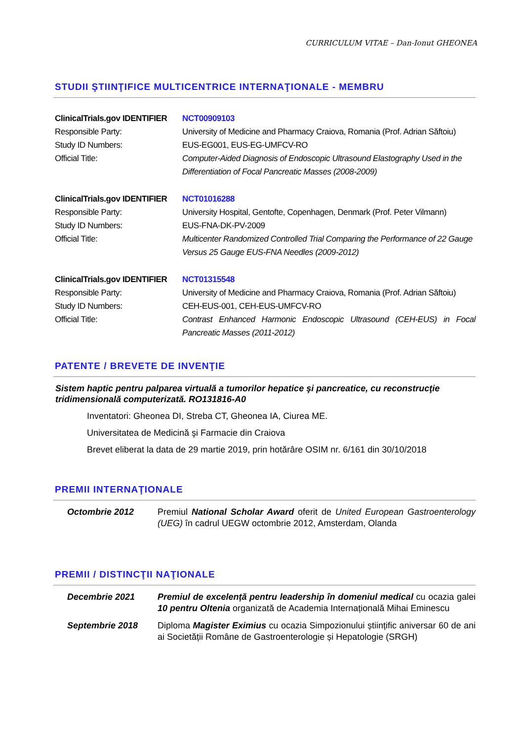CURRICULUM VITAE – Dan-Ionut GHEONEA
STUDII ŞTIINŢIFICE MULTICENTRICE INTERNAŢIONALE - MEMBRU
| ClinicalTrials.gov IDENTIFIER | NCT00909103 |
| Responsible Party: | University of Medicine and Pharmacy Craiova, Romania (Prof. Adrian Săftoiu) |
| Study ID Numbers: | EUS-EG001, EUS-EG-UMFCV-RO |
| Official Title: | Computer-Aided Diagnosis of Endoscopic Ultrasound Elastography Used in the Differentiation of Focal Pancreatic Masses (2008-2009) |
| ClinicalTrials.gov IDENTIFIER | NCT01016288 |
| Responsible Party: | University Hospital, Gentofte, Copenhagen, Denmark (Prof. Peter Vilmann) |
| Study ID Numbers: | EUS-FNA-DK-PV-2009 |
| Official Title: | Multicenter Randomized Controlled Trial Comparing the Performance of 22 Gauge Versus 25 Gauge EUS-FNA Needles (2009-2012) |
| ClinicalTrials.gov IDENTIFIER | NCT01315548 |
| Responsible Party: | University of Medicine and Pharmacy Craiova, Romania (Prof. Adrian Săftoiu) |
| Study ID Numbers: | CEH-EUS-001, CEH-EUS-UMFCV-RO |
| Official Title: | Contrast Enhanced Harmonic Endoscopic Ultrasound (CEH-EUS) in Focal Pancreatic Masses (2011-2012) |
PATENTE / BREVETE DE INVENŢIE
Sistem haptic pentru palparea virtuală a tumorilor hepatice şi pancreatice, cu reconstrucţie tridimensională computerizată. RO131816-A0
Inventatori: Gheonea DI, Streba CT, Gheonea IA, Ciurea ME.
Universitatea de Medicină şi Farmacie din Craiova
Brevet eliberat la data de 29 martie 2019, prin hotărâre OSIM nr. 6/161 din 30/10/2018
PREMII INTERNAŢIONALE
| Octombrie 2012 | Premiul National Scholar Award oferit de United European Gastroenterology (UEG) în cadrul UEGW octombrie 2012, Amsterdam, Olanda |
PREMII / DISTINCŢII NAŢIONALE
| Decembrie 2021 | Premiul de excelență pentru leadership în domeniul medical cu ocazia galei 10 pentru Oltenia organizată de Academia Internațională Mihai Eminescu |
| Septembrie 2018 | Diploma Magister Eximius cu ocazia Simpozionului științific aniversar 60 de ani ai Societății Române de Gastroenterologie și Hepatologie (SRGH) |